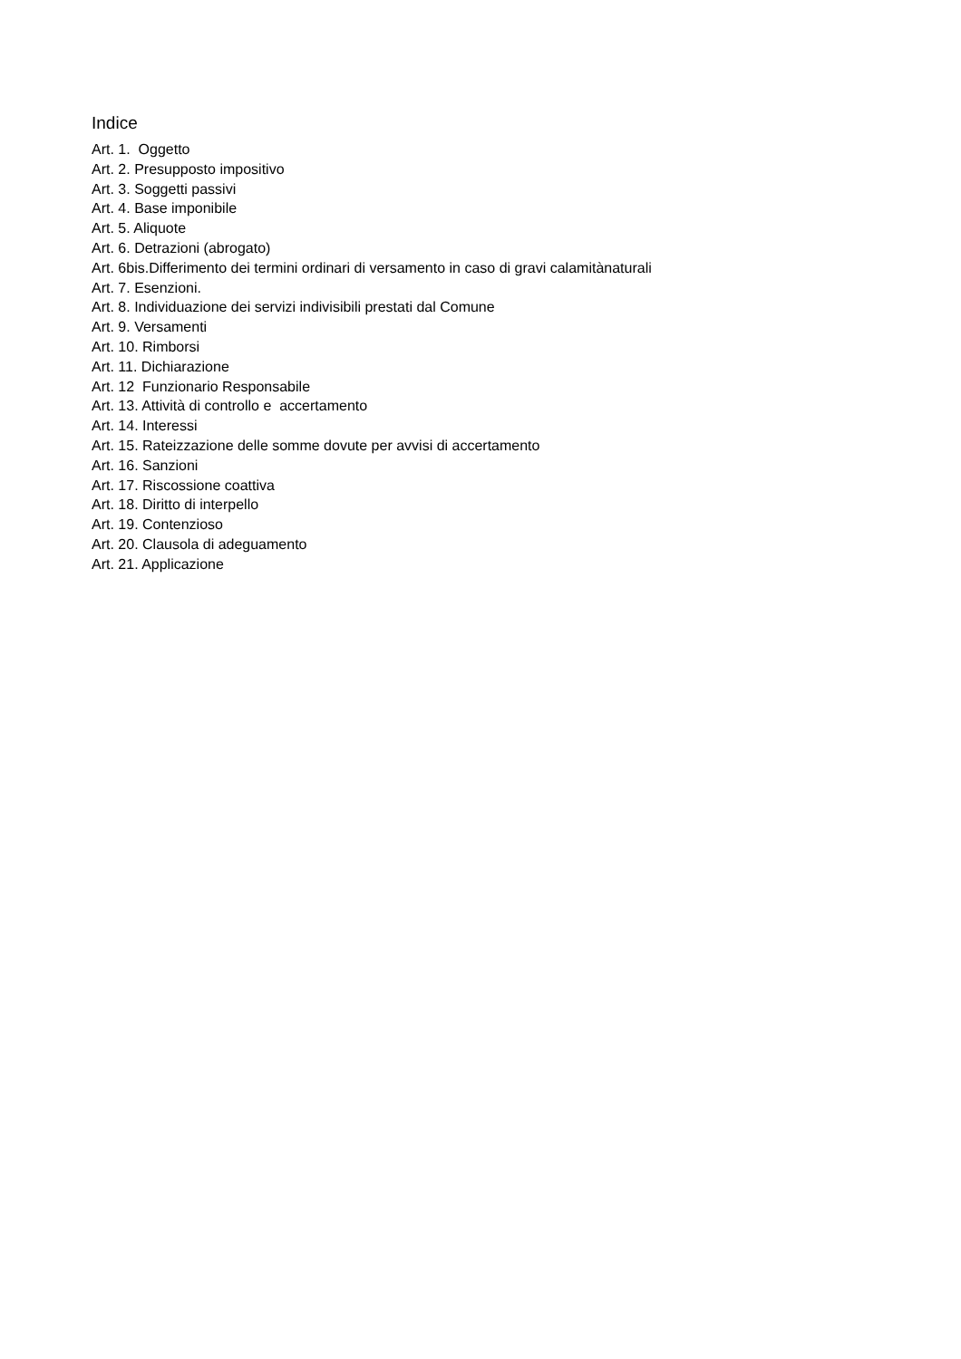Indice
Art. 1. Oggetto
Art. 2. Presupposto impositivo
Art. 3. Soggetti passivi
Art. 4. Base imponibile
Art. 5. Aliquote
Art. 6. Detrazioni (abrogato)
Art. 6bis.Differimento dei termini ordinari di versamento in caso di gravi calamitànaturali
Art. 7. Esenzioni.
Art. 8. Individuazione dei servizi indivisibili prestati dal Comune
Art. 9. Versamenti
Art. 10. Rimborsi
Art. 11. Dichiarazione
Art. 12 Funzionario Responsabile
Art. 13. Attività di controllo e accertamento
Art. 14. Interessi
Art. 15. Rateizzazione delle somme dovute per avvisi di accertamento
Art. 16. Sanzioni
Art. 17. Riscossione coattiva
Art. 18. Diritto di interpello
Art. 19. Contenzioso
Art. 20. Clausola di adeguamento
Art. 21. Applicazione